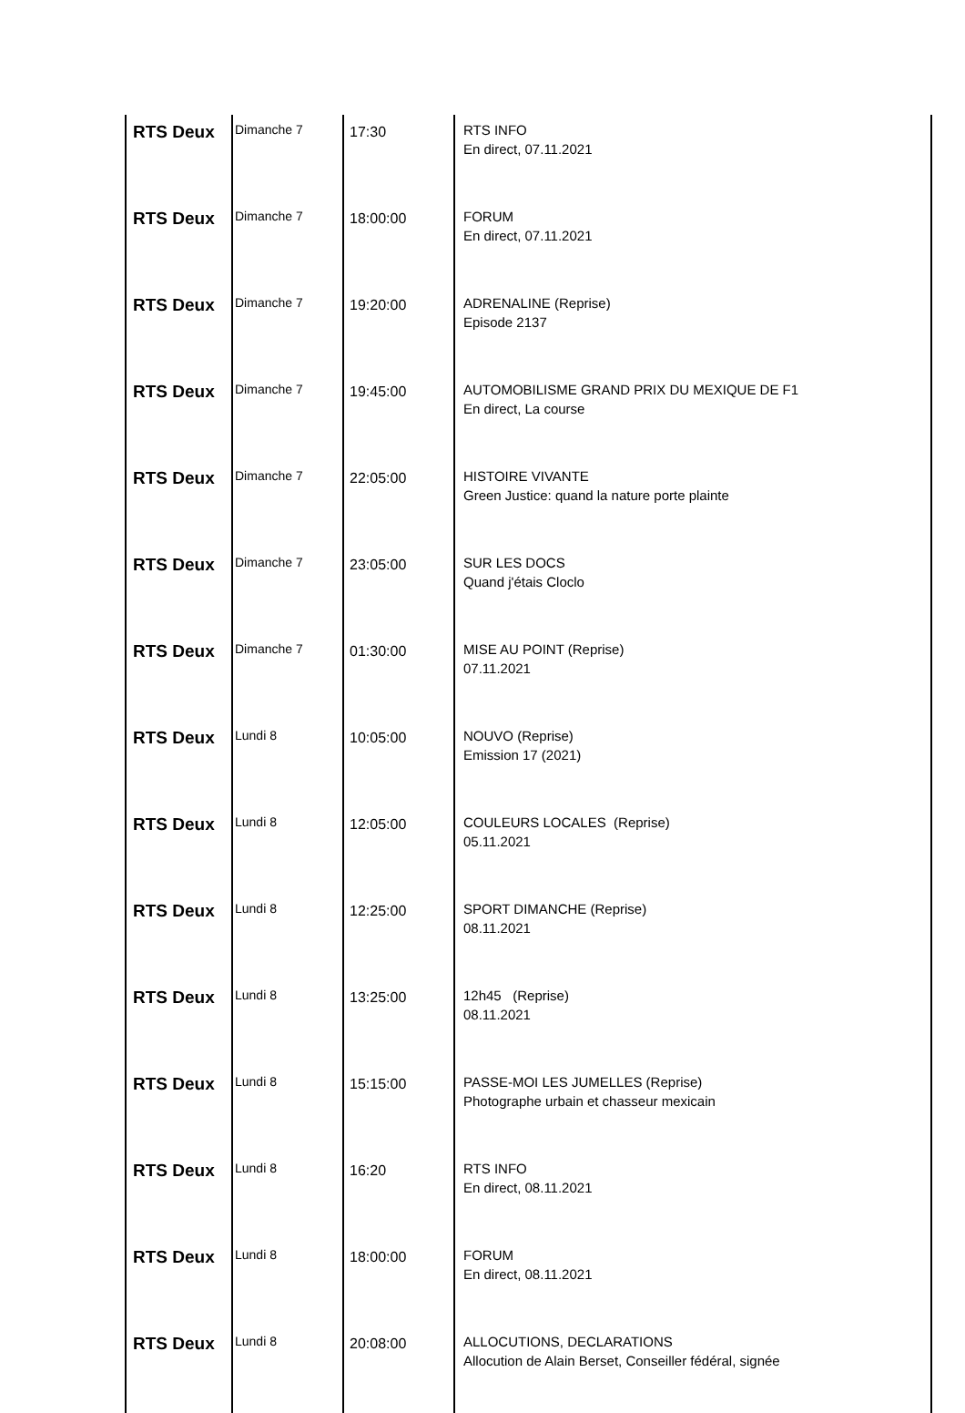| RTS Deux | Dimanche 7 | 17:30 | RTS INFO En direct, 07.11.2021 |
| RTS Deux | Dimanche 7 | 18:00:00 | FORUM En direct, 07.11.2021 |
| RTS Deux | Dimanche 7 | 19:20:00 | ADRENALINE (Reprise) Episode 2137 |
| RTS Deux | Dimanche 7 | 19:45:00 | AUTOMOBILISME GRAND PRIX DU MEXIQUE DE F1 En direct, La course |
| RTS Deux | Dimanche 7 | 22:05:00 | HISTOIRE VIVANTE Green Justice: quand la nature porte plainte |
| RTS Deux | Dimanche 7 | 23:05:00 | SUR LES DOCS Quand j'étais Cloclo |
| RTS Deux | Dimanche 7 | 01:30:00 | MISE AU POINT (Reprise) 07.11.2021 |
| RTS Deux | Lundi 8 | 10:05:00 | NOUVO (Reprise) Emission 17 (2021) |
| RTS Deux | Lundi 8 | 12:05:00 | COULEURS LOCALES (Reprise) 05.11.2021 |
| RTS Deux | Lundi 8 | 12:25:00 | SPORT DIMANCHE (Reprise) 08.11.2021 |
| RTS Deux | Lundi 8 | 13:25:00 | 12h45 (Reprise) 08.11.2021 |
| RTS Deux | Lundi 8 | 15:15:00 | PASSE-MOI LES JUMELLES (Reprise) Photographe urbain et chasseur mexicain |
| RTS Deux | Lundi 8 | 16:20 | RTS INFO En direct, 08.11.2021 |
| RTS Deux | Lundi 8 | 18:00:00 | FORUM En direct, 08.11.2021 |
| RTS Deux | Lundi 8 | 20:08:00 | ALLOCUTIONS, DECLARATIONS Allocution de Alain Berset, Conseiller fédéral, signée |